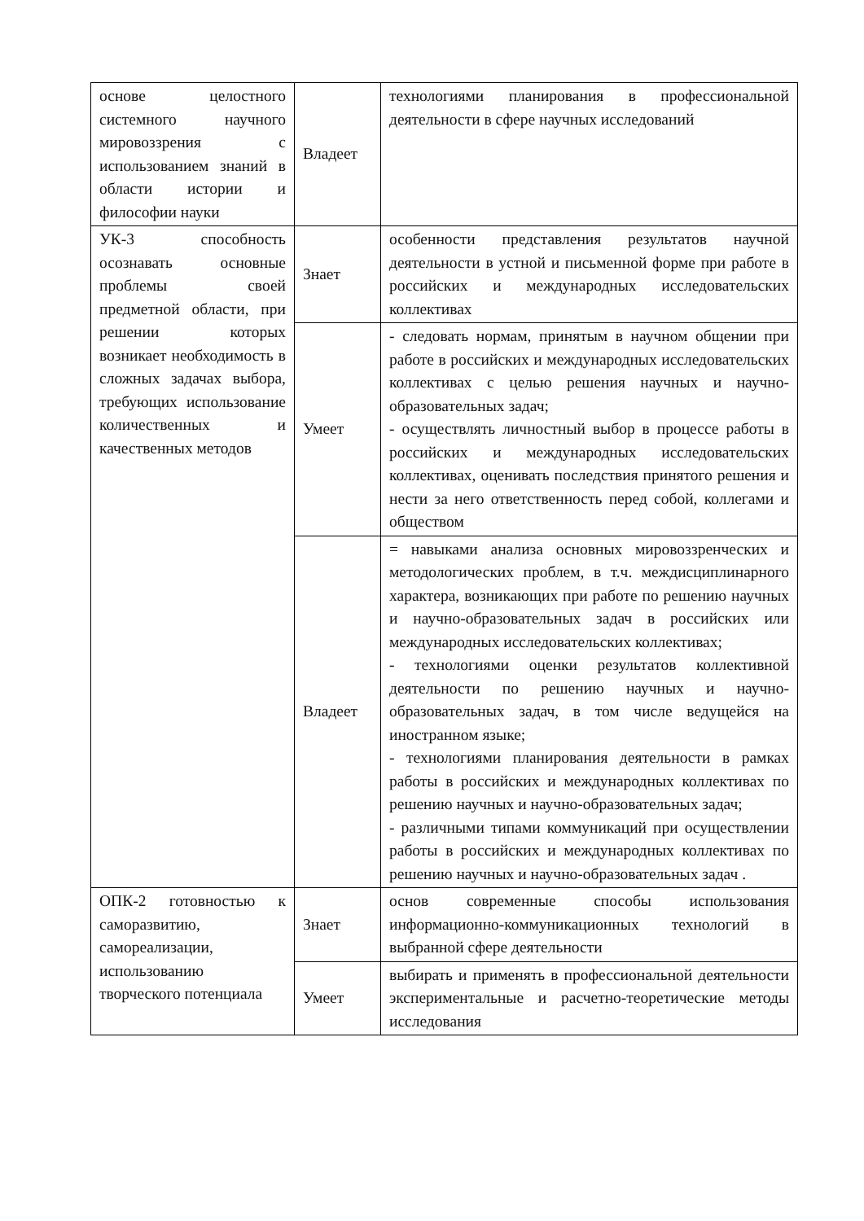| основе целостного системного научного мировоззрения с использованием знаний в области истории и философии науки | Владеет | технологиями планирования в профессиональной деятельности в сфере научных исследований |
| УК-3 способность осознавать основные проблемы своей предметной области, при решении которых возникает необходимость в сложных задачах выбора, требующих использование количественных и качественных методов | Знает | особенности представления результатов научной деятельности в устной и письменной форме при работе в российских и международных исследовательских коллективах |
| | Умеет | - следовать нормам, принятым в научном общении при работе в российских и международных исследовательских коллективах с целью решения научных и научно-образовательных задач; - осуществлять личностный выбор в процессе работы в российских и международных исследовательских коллективах, оценивать последствия принятого решения и нести за него ответственность перед собой, коллегами и обществом |
| | Владеет | = навыками анализа основных мировоззренческих и методологических проблем, в т.ч. междисциплинарного характера, возникающих при работе по решению научных и научно-образовательных задач в российских или международных исследовательских коллективах; - технологиями оценки результатов коллективной деятельности по решению научных и научно-образовательных задач, в том числе ведущейся на иностранном языке; - технологиями планирования деятельности в рамках работы в российских и международных коллективах по решению научных и научно-образовательных задач; - различными типами коммуникаций при осуществлении работы в российских и международных коллективах по решению научных и научно-образовательных задач . |
| ОПК-2 готовностью к саморазвитию, самореализации, использованию творческого потенциала | Знает | основ современные способы использования информационно-коммуникационных технологий в выбранной сфере деятельности |
| | Умеет | выбирать и применять в профессиональной деятельности экспериментальные и расчетно-теоретические методы исследования |